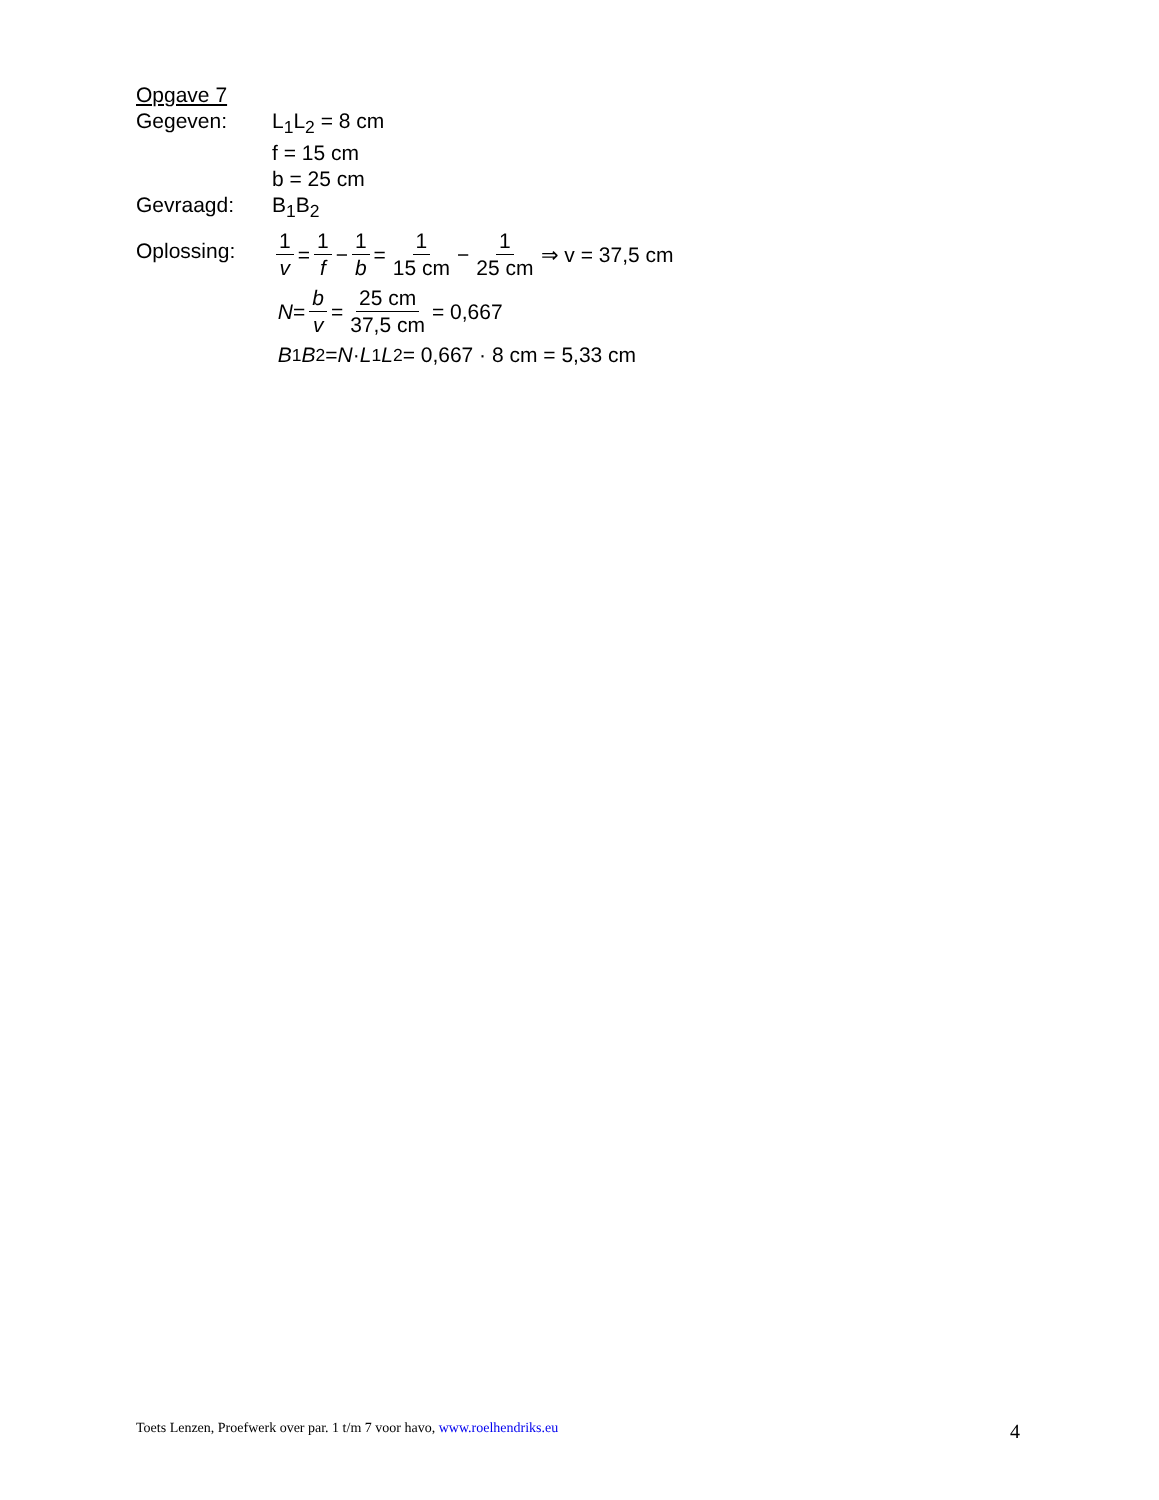Opgave 7
Gegeven: L<sub>1</sub>L<sub>2</sub> = 8 cm
f = 15 cm
b = 25 cm
Gevraagd: B<sub>1</sub>B<sub>2</sub>
Oplossing:
1 v = 1 f − 1 b = 1 15 cm − 1 25 cm ⇒ v = 37,5 cm
N = b v = 25 cm 37,5 cm = 0,667
B<sub>1</sub> B<sub>2</sub> = N · L<sub>1</sub> L<sub>2</sub> = 0,667 · 8 cm = 5,33 cm
Toets Lenzen, Proefwerk over par. 1 t/m 7 voor havo, www.roelhendriks.eu 4